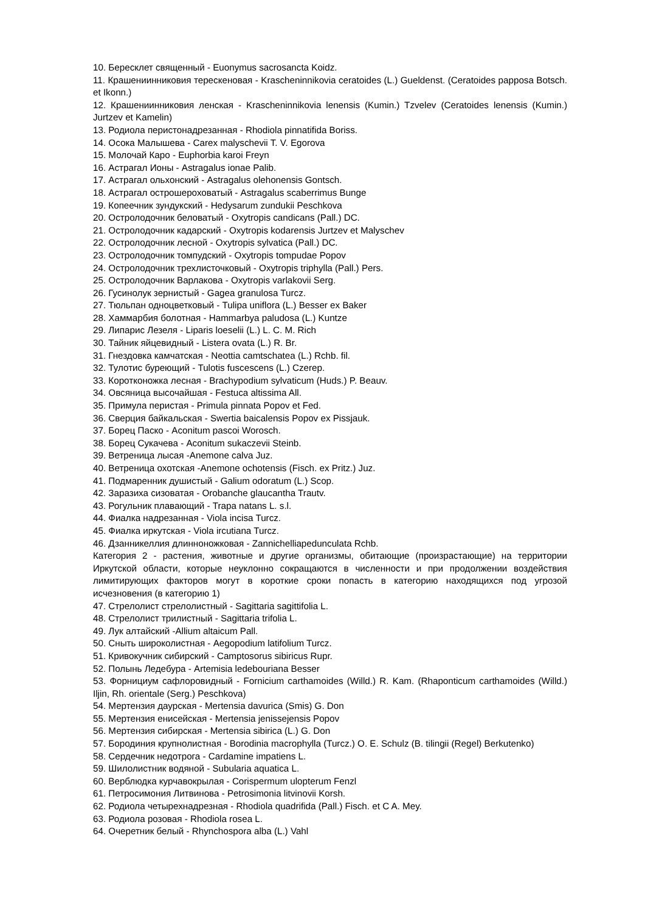10. Бересклет священный - Euonymus sacrosancta Koidz.
11. Крашениинниковия терескеновая - Krascheninnikovia ceratoides (L.) Gueldenst. (Ceratoides papposa Botsch. et Ikonn.)
12. Крашениинниковия ленская - Krascheninnikovia lenensis (Kumin.) Tzvelev (Ceratoides lenensis (Kumin.) Jurtzev et Kamelin)
13. Родиола перистонадрезанная - Rhodiola pinnatifida Boriss.
14. Осока Малышева - Carex malyschevii T. V. Egorova
15. Молочай Каро - Euphorbia karoi Freyn
16. Астрагал Ионы - Astragalus ionae Palib.
17. Астрагал ольхонский - Astragalus olehonensis Gontsch.
18. Астрагал острошероховатый - Astragalus scaberrimus Bunge
19. Копеечник зундукский - Hedysarum zundukii Peschkova
20. Остролодочник беловатый - Oxytropis candicans (Pall.) DC.
21. Остролодочник кадарский - Oxytropis kodarensis Jurtzev et Malyschev
22. Остролодочник лесной - Oxytropis sylvatica (Pall.) DC.
23. Остролодочник томпудский - Oxytropis tompudae Popov
24. Остролодочник трехлисточковый - Oxytropis triphylla (Pall.) Pers.
25. Остролодочник Варлакова - Oxytropis varlakovii Serg.
26. Гусинолук зернистый - Gagea granulosa Turcz.
27. Тюльпан одноцветковый - Tulipa uniflora (L.) Besser ex Baker
28. Хаммарбия болотная - Hammarbya paludosa (L.) Kuntze
29. Липарис Лезеля - Liparis loeselii (L.) L. C. M. Rich
30. Тайник яйцевидный - Listera ovata (L.) R. Br.
31. Гнездовка камчатская - Neottia camtschatea (L.) Rchb. fil.
32. Тулотис буреющий - Tulotis fuscescens (L.) Czerep.
33. Коротконожка лесная - Brachypodium sylvaticum (Huds.) P. Beauv.
34. Овсяница высочайшая - Festuca altissima All.
35. Примула перистая - Primula pinnata Popov et Fed.
36. Сверция байкальская - Swertia baicalensis Popov ex Pissjauk.
37. Борец Паско - Aconitum pascoi Worosch.
38. Борец Сукачева - Aconitum sukaczevii Steinb.
39. Ветреница лысая -Anemone calva Juz.
40. Ветреница охотская -Anemone ochotensis (Fisch. ex Pritz.) Juz.
41. Подмаренник душистый - Galium odoratum (L.) Scop.
42. Заразиха сизоватая - Orobanche glaucantha Trautv.
43. Рогульник плавающий - Trapa natans L. s.l.
44. Фиалка надрезанная - Viola incisa Turcz.
45. Фиалка иркутская - Viola ircutiana Turcz.
46. Дзанникеллия длинноножковая - Zannichelliapedunculata Rchb.
Категория 2 - растения, животные и другие организмы, обитающие (произрастающие) на территории Иркутской области, которые неуклонно сокращаются в численности и при продолжении воздействия лимитирующих факторов могут в короткие сроки попасть в категорию находящихся под угрозой исчезновения (в категорию 1)
47. Стрелолист стрелолистный - Sagittaria sagittifolia L.
48. Стрелолист трилистный - Sagittaria trifolia L.
49. Лук алтайский -Allium altaicum Pall.
50. Сныть широколистная - Aegopodium latifolium Turcz.
51. Кривокучник сибирский - Camptosorus sibiricus Rupr.
52. Полынь Ледебура - Artemisia ledebouriana Besser
53. Форнициум сафлоровидный - Fornicium carthamoides (Willd.) R. Kam. (Rhaponticum carthamoides (Willd.) Iljin, Rh. orientale (Serg.) Peschkova)
54. Мертензия даурская - Mertensia davurica (Smis) G. Don
55. Мертензия енисейская - Mertensia jenissejensis Popov
56. Мертензия сибирская - Mertensia sibirica (L.) G. Don
57. Бородиния крупнолистная - Borodinia macrophylla (Turcz.) O. E. Schulz (B. tilingii (Regel) Berkutenko)
58. Сердечник недотрога - Cardamine impatiens L.
59. Шилолистник водяной - Subularia aquatica L.
60. Верблюдка курчавокрылая - Corispermum ulopterum Fenzl
61. Петросимония Литвинова - Petrosimonia litvinovii Korsh.
62. Родиола четырехнадрезная - Rhodiola quadrifida (Pall.) Fisch. et C A. Mey.
63. Родиола розовая - Rhodiola rosea L.
64. Очеретник белый - Rhynchospora alba (L.) Vahl